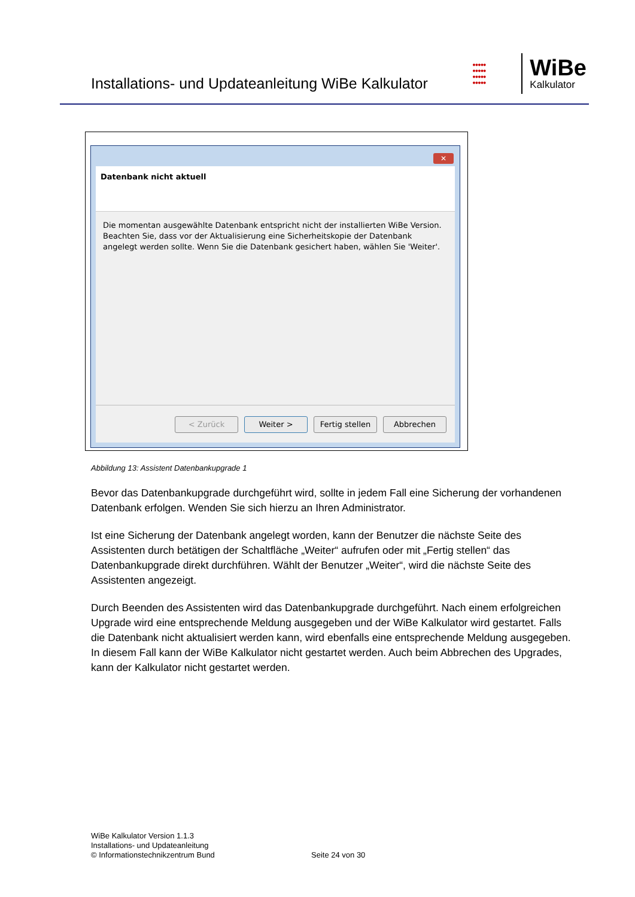Installations- und Updateanleitung WiBe Kalkulator
●●●●●
●●●●●
●●●●●
●●●●●
WiBe
Kalkulator
✕
Datenbank nicht aktuell
Die momentan ausgewählte Datenbank entspricht nicht der installierten WiBe Version. Beachten Sie, dass vor der Aktualisierung eine Sicherheitskopie der Datenbank angelegt werden sollte. Wenn Sie die Datenbank gesichert haben, wählen Sie 'Weiter'.
< Zurück Weiter > Fertig stellen
Abbrechen
Abbildung 13: Assistent Datenbankupgrade 1
Bevor das Datenbankupgrade durchgeführt wird, sollte in jedem Fall eine Sicherung der vorhandenen Datenbank erfolgen. Wenden Sie sich hierzu an Ihren Administrator.
Ist eine Sicherung der Datenbank angelegt worden, kann der Benutzer die nächste Seite des Assistenten durch betätigen der Schaltfläche „Weiter“ aufrufen oder mit „Fertig stellen“ das Datenbankupgrade direkt durchführen. Wählt der Benutzer „Weiter“, wird die nächste Seite des Assistenten angezeigt.
Durch Beenden des Assistenten wird das Datenbankupgrade durchgeführt. Nach einem erfolgreichen Upgrade wird eine entsprechende Meldung ausgegeben und der WiBe Kalkulator wird gestartet. Falls die Datenbank nicht aktualisiert werden kann, wird ebenfalls eine entsprechende Meldung ausgegeben. In diesem Fall kann der WiBe Kalkulator nicht gestartet werden. Auch beim Abbrechen des Upgrades, kann der Kalkulator nicht gestartet werden.
WiBe Kalkulator Version 1.1.3
Installations- und Updateanleitung
© Informationstechnikzentrum Bund
Seite 24 von 30